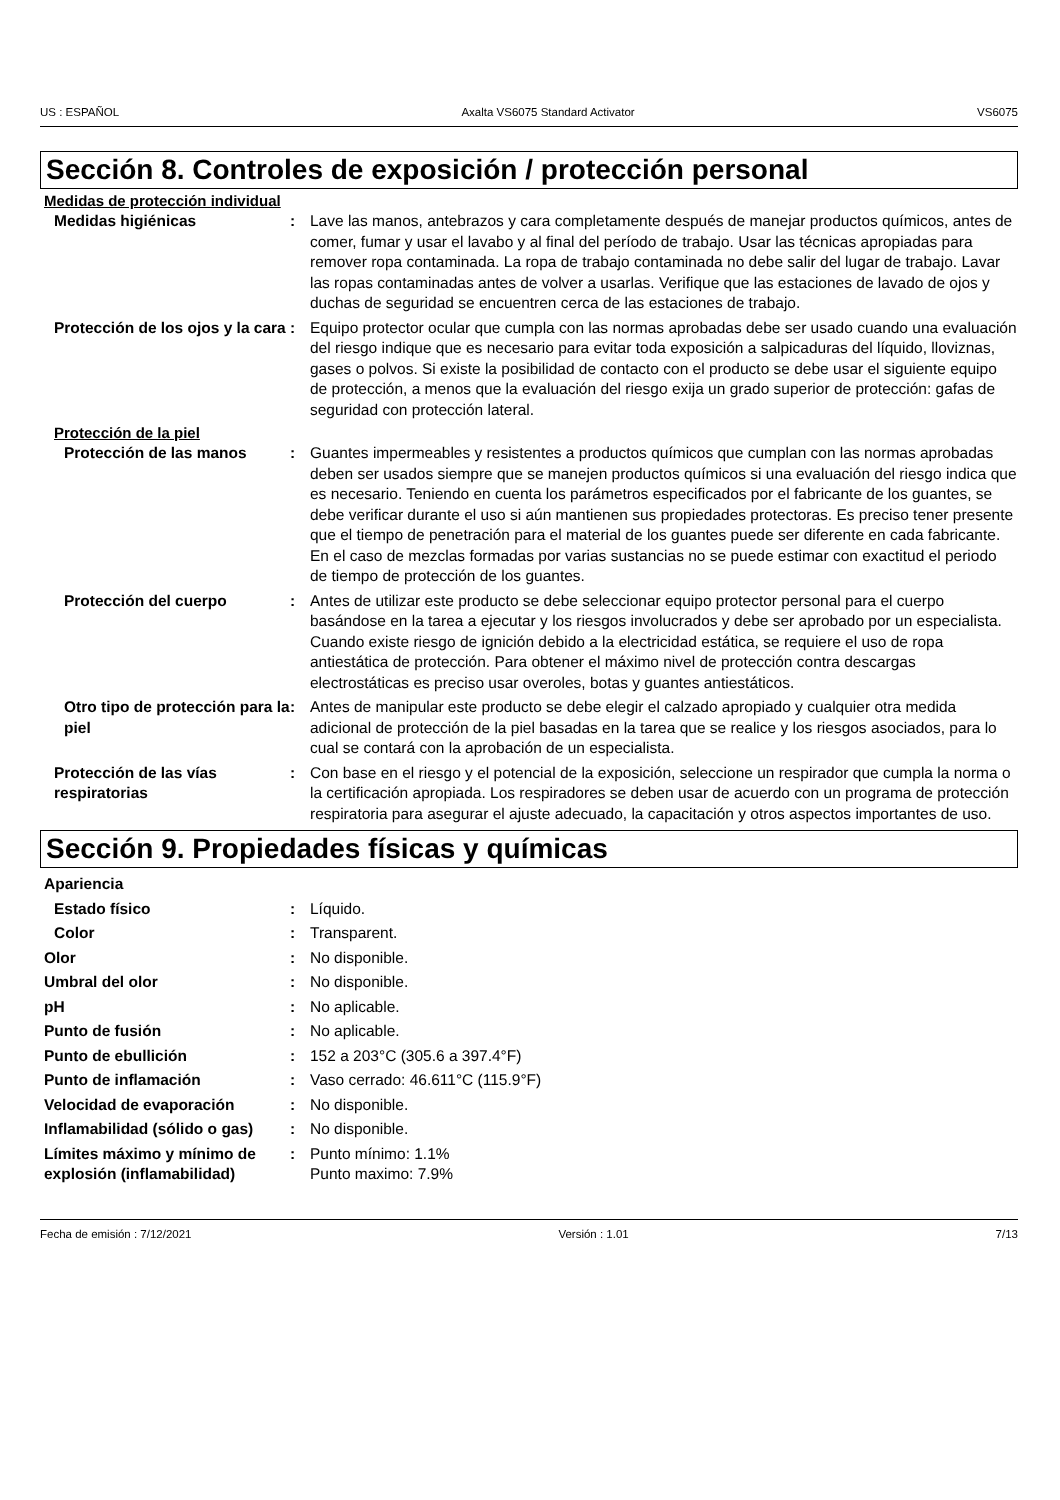US : ESPAÑOL Axalta VS6075 Standard Activator VS6075
Sección 8. Controles de exposición / protección personal
Medidas de protección individual
Medidas higiénicas : Lave las manos, antebrazos y cara completamente después de manejar productos químicos, antes de comer, fumar y usar el lavabo y al final del período de trabajo. Usar las técnicas apropiadas para remover ropa contaminada. La ropa de trabajo contaminada no debe salir del lugar de trabajo. Lavar las ropas contaminadas antes de volver a usarlas. Verifique que las estaciones de lavado de ojos y duchas de seguridad se encuentren cerca de las estaciones de trabajo.
Protección de los ojos y la cara
: Equipo protector ocular que cumpla con las normas aprobadas debe ser usado cuando una evaluación del riesgo indique que es necesario para evitar toda exposición a salpicaduras del líquido, lloviznas, gases o polvos. Si existe la posibilidad de contacto con el producto se debe usar el siguiente equipo de protección, a menos que la evaluación del riesgo exija un grado superior de protección: gafas de seguridad con protección lateral.
Protección de la piel
Protección de las manos : Guantes impermeables y resistentes a productos químicos que cumplan con las normas aprobadas deben ser usados siempre que se manejen productos químicos si una evaluación del riesgo indica que es necesario. Teniendo en cuenta los parámetros especificados por el fabricante de los guantes, se debe verificar durante el uso si aún mantienen sus propiedades protectoras. Es preciso tener presente que el tiempo de penetración para el material de los guantes puede ser diferente en cada fabricante. En el caso de mezclas formadas por varias sustancias no se puede estimar con exactitud el periodo de tiempo de protección de los guantes.
Protección del cuerpo : Antes de utilizar este producto se debe seleccionar equipo protector personal para el cuerpo basándose en la tarea a ejecutar y los riesgos involucrados y debe ser aprobado por un especialista. Cuando existe riesgo de ignición debido a la electricidad estática, se requiere el uso de ropa antiestática de protección. Para obtener el máximo nivel de protección contra descargas electrostáticas es preciso usar overoles, botas y guantes antiestáticos.
Otro tipo de protección para la piel
: Antes de manipular este producto se debe elegir el calzado apropiado y cualquier otra medida adicional de protección de la piel basadas en la tarea que se realice y los riesgos asociados, para lo cual se contará con la aprobación de un especialista.
Protección de las vías respiratorias
: Con base en el riesgo y el potencial de la exposición, seleccione un respirador que cumpla la norma o la certificación apropiada. Los respiradores se deben usar de acuerdo con un programa de protección respiratoria para asegurar el ajuste adecuado, la capacitación y otros aspectos importantes de uso.
Sección 9. Propiedades físicas y químicas
Apariencia
Estado físico : Líquido.
Color : Transparent.
Olor : No disponible.
Umbral del olor : No disponible.
pH : No aplicable.
Punto de fusión : No aplicable.
Punto de ebullición : 152 a 203°C (305.6 a 397.4°F)
Punto de inflamación : Vaso cerrado: 46.611°C (115.9°F)
Velocidad de evaporación : No disponible.
Inflamabilidad (sólido o gas)
: No disponible.
Límites máximo y mínimo de explosión (inflamabilidad)
: Punto mínimo: 1.1%
Punto maximo: 7.9%
Fecha de emisión : 7/12/2021 Versión : 1.01 7/13